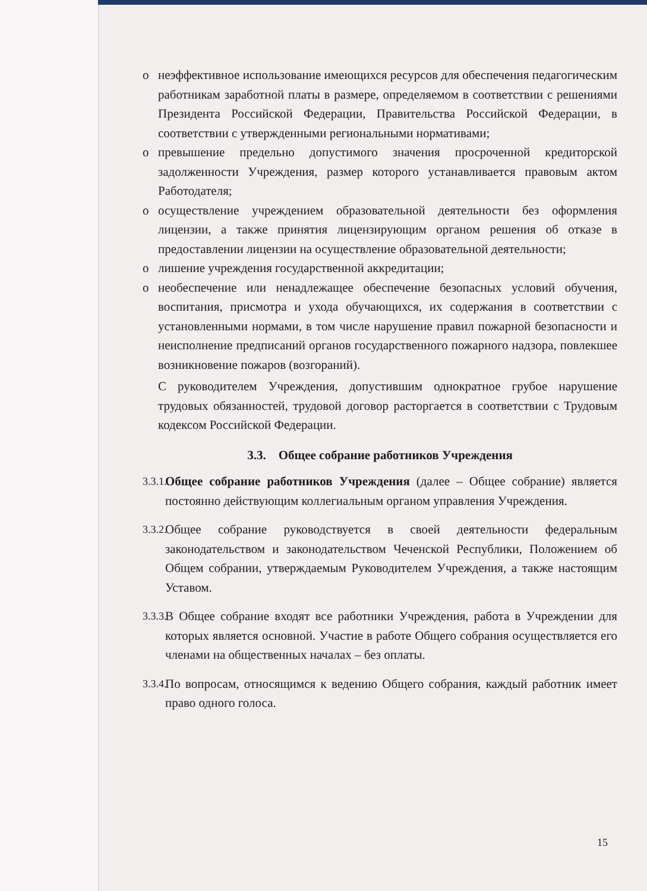o неэффективное использование имеющихся ресурсов для обеспечения педагогическим работникам заработной платы в размере, определяемом в соответствии с решениями Президента Российской Федерации, Правительства Российской Федерации, в соответствии с утвержденными региональными нормативами;
o превышение предельно допустимого значения просроченной кредиторской задолженности Учреждения, размер которого устанавливается правовым актом Работодателя;
o осуществление учреждением образовательной деятельности без оформления лицензии, а также принятия лицензирующим органом решения об отказе в предоставлении лицензии на осуществление образовательной деятельности;
o лишение учреждения государственной аккредитации;
o необеспечение или ненадлежащее обеспечение безопасных условий обучения, воспитания, присмотра и ухода обучающихся, их содержания в соответствии с установленными нормами, в том числе нарушение правил пожарной безопасности и неисполнение предписаний органов государственного пожарного надзора, повлекшее возникновение пожаров (возгораний).
С руководителем Учреждения, допустившим однократное грубое нарушение трудовых обязанностей, трудовой договор расторгается в соответствии с Трудовым кодексом Российской Федерации.
3.3. Общее собрание работников Учреждения
3.3.1. Общее собрание работников Учреждения (далее – Общее собрание) является постоянно действующим коллегиальным органом управления Учреждения.
3.3.2. Общее собрание руководствуется в своей деятельности федеральным законодательством и законодательством Чеченской Республики, Положением об Общем собрании, утверждаемым Руководителем Учреждения, а также настоящим Уставом.
3.3.3. В Общее собрание входят все работники Учреждения, работа в Учреждении для которых является основной. Участие в работе Общего собрания осуществляется его членами на общественных началах – без оплаты.
3.3.4. По вопросам, относящимся к ведению Общего собрания, каждый работник имеет право одного голоса.
15